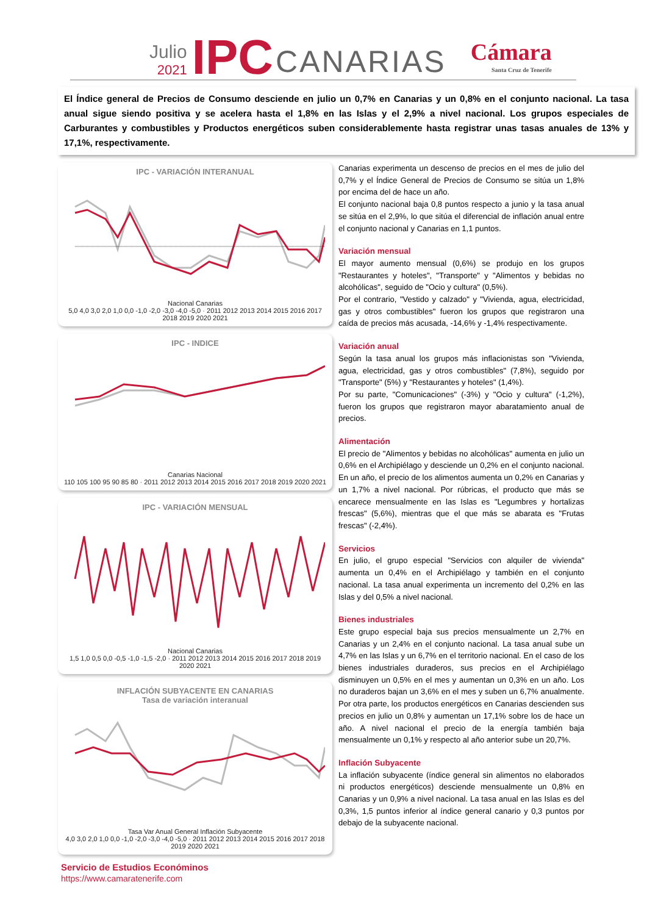Julio
2021
IPC
CANARIAS
Cámara
Santa Cruz de Tenerife
El Índice general de Precios de Consumo desciende en julio un 0,7% en Canarias y un 0,8% en el conjunto nacional. La tasa anual sigue siendo positiva y se acelera hasta el 1,8% en las Islas y el 2,9% a nivel nacional. Los grupos especiales de Carburantes y combustibles y Productos energéticos suben considerablemente hasta registrar unas tasas anuales de 13% y 17,1%, respectivamente.
IPC - VARIACIÓN INTERANUAL
Nacional Canarias
5,0 4,0 3,0 2,0 1,0 0,0 -1,0 -2,0 -3,0 -4,0 -5,0 · 2011 2012 2013 2014 2015 2016 2017 2018 2019 2020 2021
IPC - INDICE
Canarias Nacional
110 105 100 95 90 85 80 · 2011 2012 2013 2014 2015 2016 2017 2018 2019 2020 2021
IPC - VARIACIÓN MENSUAL
Nacional Canarias
1,5 1,0 0,5 0,0 -0,5 -1,0 -1,5 -2,0 · 2011 2012 2013 2014 2015 2016 2017 2018 2019 2020 2021
INFLACIÓN SUBYACENTE EN CANARIAS
Tasa de variación interanual
Tasa Var Anual General Inflación Subyacente
4,0 3,0 2,0 1,0 0,0 -1,0 -2,0 -3,0 -4,0 -5,0 · 2011 2012 2013 2014 2015 2016 2017 2018 2019 2020 2021
Servicio de Estudios Económinos
https://www.camaratenerife.com
Canarias experimenta un descenso de precios en el mes de julio del 0,7% y el Índice General de Precios de Consumo se sitúa un 1,8% por encima del de hace un año.
El conjunto nacional baja 0,8 puntos respecto a junio y la tasa anual se sitúa en el 2,9%, lo que sitúa el diferencial de inflación anual entre el conjunto nacional y Canarias en 1,1 puntos.
Variación mensual
El mayor aumento mensual (0,6%) se produjo en los grupos "Restaurantes y hoteles", "Transporte" y "Alimentos y bebidas no alcohólicas", seguido de "Ocio y cultura" (0,5%).
Por el contrario, "Vestido y calzado" y "Vivienda, agua, electricidad, gas y otros combustibles" fueron los grupos que registraron una caída de precios más acusada, -14,6% y -1,4% respectivamente.
Variación anual
Según la tasa anual los grupos más inflacionistas son "Vivienda, agua, electricidad, gas y otros combustibles" (7,8%), seguido por "Transporte" (5%) y "Restaurantes y hoteles" (1,4%).
Por su parte, "Comunicaciones" (-3%) y "Ocio y cultura" (-1,2%), fueron los grupos que registraron mayor abaratamiento anual de precios.
Alimentación
El precio de "Alimentos y bebidas no alcohólicas" aumenta en julio un 0,6% en el Archipiélago y desciende un 0,2% en el conjunto nacional. En un año, el precio de los alimentos aumenta un 0,2% en Canarias y un 1,7% a nivel nacional. Por rúbricas, el producto que más se encarece mensualmente en las Islas es "Legumbres y hortalizas frescas" (5,6%), mientras que el que más se abarata es "Frutas frescas" (-2,4%).
Servicios
En julio, el grupo especial "Servicios con alquiler de vivienda" aumenta un 0,4% en el Archipiélago y también en el conjunto nacional. La tasa anual experimenta un incremento del 0,2% en las Islas y del 0,5% a nivel nacional.
Bienes industriales
Este grupo especial baja sus precios mensualmente un 2,7% en Canarias y un 2,4% en el conjunto nacional. La tasa anual sube un 4,7% en las Islas y un 6,7% en el territorio nacional. En el caso de los bienes industriales duraderos, sus precios en el Archipiélago disminuyen un 0,5% en el mes y aumentan un 0,3% en un año. Los no duraderos bajan un 3,6% en el mes y suben un 6,7% anualmente. Por otra parte, los productos energéticos en Canarias descienden sus precios en julio un 0,8% y aumentan un 17,1% sobre los de hace un año. A nivel nacional el precio de la energía también baja mensualmente un 0,1% y respecto al año anterior sube un 20,7%.
Inflación Subyacente
La inflación subyacente (índice general sin alimentos no elaborados ni productos energéticos) desciende mensualmente un 0,8% en Canarias y un 0,9% a nivel nacional. La tasa anual en las Islas es del 0,3%, 1,5 puntos inferior al índice general canario y 0,3 puntos por debajo de la subyacente nacional.